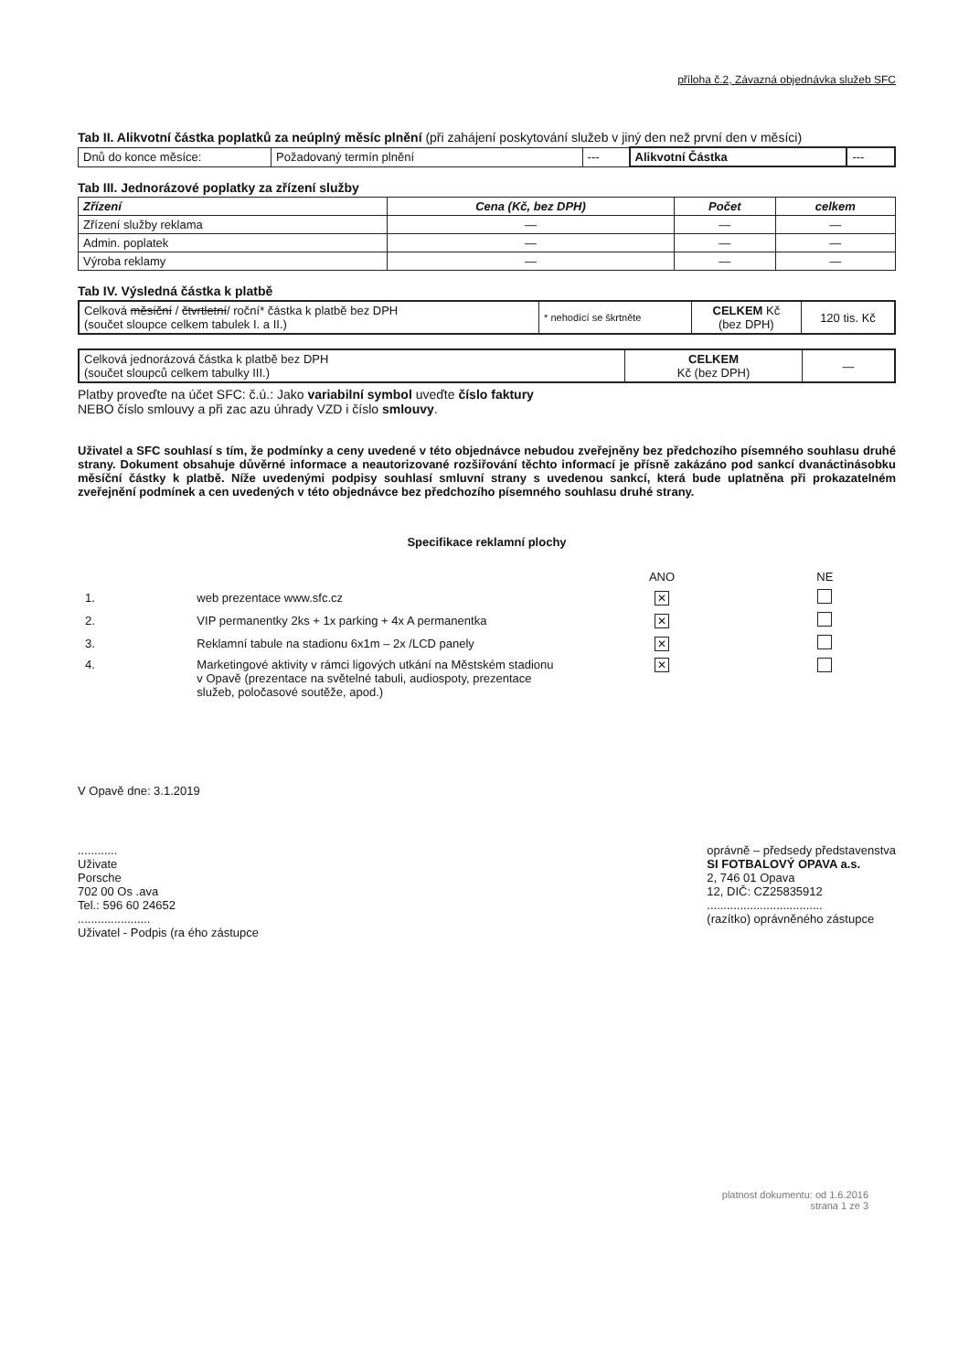příloha č.2, Závazná objednávka služeb SFC
Tab II. Alikvotní částka poplatků za neúplný měsíc plnění (při zahájení poskytování služeb v jiný den než první den v měsíci)
| Dnů do konce měsíce: | Požadovaný termín plnění | --- | Alikvotní Částka | --- |
Tab III. Jednorázové poplatky za zřízení služby
| Zřízení | Cena (Kč, bez DPH) | Počet | celkem |
| --- | --- | --- | --- |
| Zřízení služby reklama | — | — | — |
| Admin. poplatek | — | — | — |
| Výroba reklamy | — | — | — |
Tab IV. Výsledná částka k platbě
| Celková měsíční / čtvrtletní / roční* částka k platbě bez DPH (součet sloupce celkem tabulek I. a II.) | * nehodící se škrtněte | CELKEM Kč (bez DPH) | 120 tis. Kč |
| Celková jednorázová částka k platbě bez DPH (součet sloupců celkem tabulky III.) | CELKEM Kč (bez DPH) | — |
Platby proveďte na účet SFC: č.ú.: Jako variabilní symbol uveďte číslo faktury
NEBO číslo smlouvy a při zac azu úhrady VZD i číslo smlouvy.
Uživatel a SFC souhlasí s tím, že podmínky a ceny uvedené v této objednávce nebudou zveřejněny bez předchozího písemného souhlasu druhé strany. Dokument obsahuje důvěrné informace a neautorizované rozšiřování těchto informací je přísně zakázáno pod sankcí dvanáctinásobku měsíční částky k platbě. Níže uvedenými podpisy souhlasí smluvní strany s uvedenou sankcí, která bude uplatněna při prokazatelném zveřejnění podmínek a cen uvedených v této objednávce bez předchozího písemného souhlasu druhé strany.
Specifikace reklamní plochy
| | | ANO | NE |
| 1. | web prezentace www.sfc.cz | ✕ | |
| 2. | VIP permanentky 2ks + 1x parking + 4x A permanentka | ✕ | |
| 3. | Reklamní tabule na stadionu 6x1m – 2x /LCD panely | ✕ | |
| 4. | Marketingové aktivity v rámci ligových utkání na Městském stadionu v Opavě (prezentace na světelné tabuli, audiospoty, prezentace služeb, poločasové soutěže, apod.) | ✕ | |
V Opavě dne: 3.1.2019
............
Uživate
Porsche
702 00 Os .ava
Tel.: 596 60 24652
......................
Uživatel - Podpis (ra ého zástupce
oprávně – předsedy představenstva
SI FOTBALOVÝ OPAVA a.s.
2, 746 01 Opava
12, DIČ: CZ25835912
...................................
(razítko) oprávněného zástupce
platnost dokumentu: od 1.6.2016
strana 1 ze 3